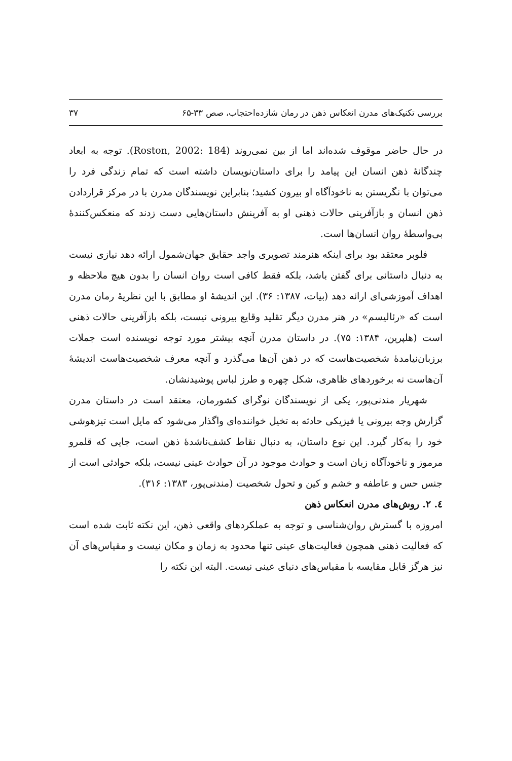بررسی تکنیک‌های مدرن انعکاس ذهن در رمان شازده‌احتجاب، صص ۳۳-۶۵ ۳۷
در حال حاضر موقوف شده‌اند اما از بین نمی‌روند (Roston, 2002: 184). توجه به ابعاد چندگانهٔ ذهن انسان این پیامد را برای داستان‌نویسان داشته است که تمام زندگی فرد را می‌توان با نگریستن به ناخودآگاه او بیرون کشید؛ بنابراین نویسندگان مدرن با در مرکز قراردادن ذهن انسان و بازآفرینی حالات ذهنی او به آفرینش داستان‌هایی دست زدند که منعکس‌کنندهٔ بی‌واسطهٔ روان انسان‌ها است.
فلوبر معتقد بود برای اینکه هنرمند تصویری واجد حقایق جهان‌شمول ارائه دهد نیازی نیست به دنبال داستانی برای گفتن باشد، بلکه فقط کافی است روان انسان را بدون هیچ ملاحظه و اهداف آموزشی‌ای ارائه دهد (بیات، ۱۳۸۷: ۳۶). این اندیشهٔ او مطابق با این نظریهٔ رمان مدرن است که «رئالیسم» در هنر مدرن دیگر تقلید وقایع بیرونی نیست، بلکه بازآفرینی حالات ذهنی است (هلپرین، ۱۳۸۴: ۷۵). در داستان مدرن آنچه بیشتر مورد توجه نویسنده است جملات برزبان‌نیامدهٔ شخصیت‌هاست که در ذهن آن‌ها می‌گذرد و آنچه معرف شخصیت‌هاست اندیشهٔ آن‌هاست نه برخوردهای ظاهری، شکل چهره و طرز لباس پوشیدنشان.
شهریار مندنی‌پور، یکی از نویسندگان نوگرای کشورمان، معتقد است در داستان مدرن گزارش وجه بیرونی یا فیزیکی حادثه به تخیل خواننده‌ای واگذار می‌شود که مایل است تیزهوشی خود را به‌کار گیرد. این نوع داستان، به دنبال نقاط کشف‌ناشدهٔ ذهن است، جایی که قلمرو مرموز و ناخودآگاه زبان است و حوادث موجود در آن حوادث عینی نیست، بلکه حوادثی است از جنس حس و عاطفه و خشم و کین و تحول شخصیت (مندنی‌پور، ۱۳۸۳: ۳۱۶).
٤. ۲. روش‌های مدرن انعکاس ذهن
امروزه با گسترش روان‌شناسی و توجه به عملکردهای واقعی ذهن، این نکته ثابت شده است که فعالیت ذهنی همچون فعالیت‌های عینی تنها محدود به زمان و مکان نیست و مقیاس‌های آن نیز هرگز قابل مقایسه با مقیاس‌های دنیای عینی نیست. البته این نکته را